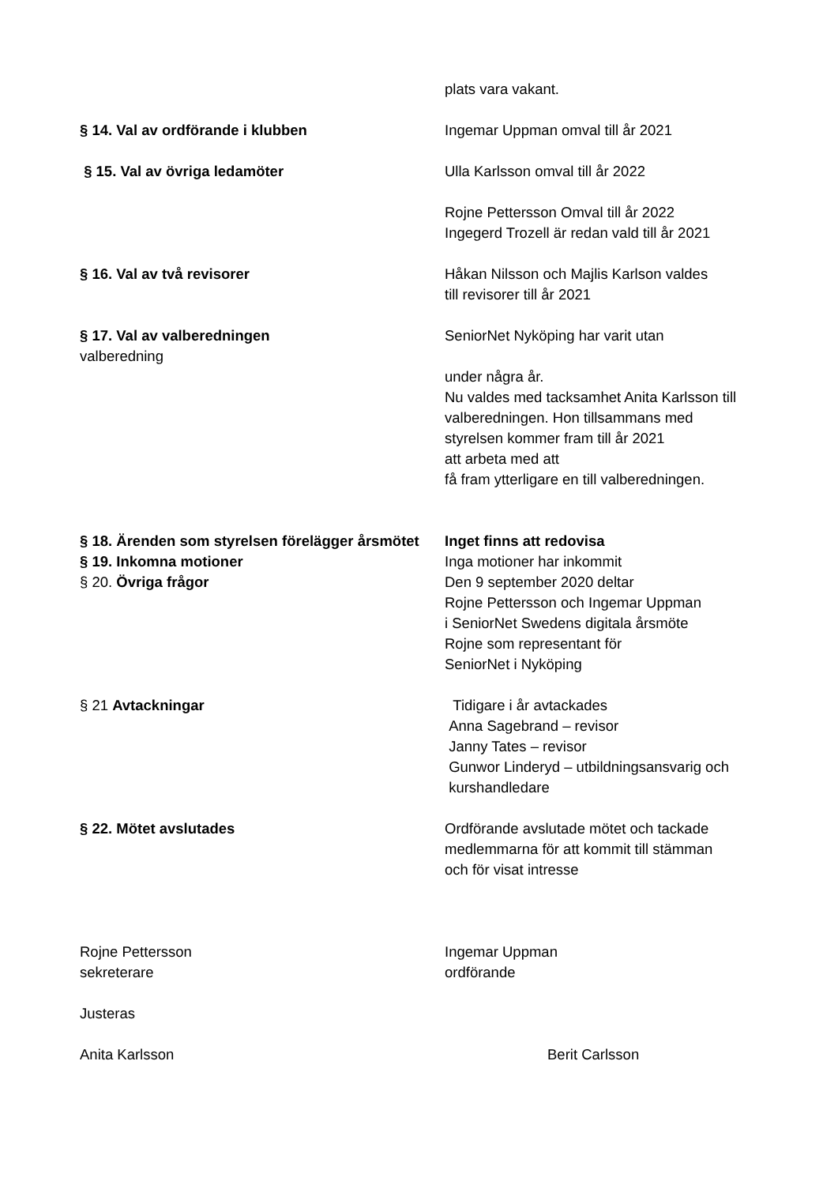plats vara vakant.
§ 14. Val av ordförande i klubben Ingemar Uppman omval till år 2021
§ 15. Val av övriga ledamöter Ulla Karlsson omval till år 2022
Rojne Pettersson Omval till år 2022
Ingegerd Trozell är redan vald till år 2021
§ 16. Val av två revisorer Håkan Nilsson och Majlis Karlson valdes
till revisorer till år 2021
§ 17. Val av valberedningen SeniorNet Nyköping har varit utan
valberedning
under några år.
Nu valdes med tacksamhet Anita Karlsson till
valberedningen. Hon tillsammans med
styrelsen kommer fram till år 2021
att arbeta med att
få fram ytterligare en till valberedningen.
§ 18. Ärenden som styrelsen förelägger årsmötet
Inget finns att redovisa
§ 19. Inkomna motioner Inga motioner har inkommit
§ 20. Övriga frågor Den 9 september 2020 deltar
Rojne Pettersson och Ingemar Uppman
i SeniorNet Swedens digitala årsmöte
Rojne som representant för
SeniorNet i Nyköping
§ 21 Avtackningar Tidigare i år avtackades
Anna Sagebrand – revisor
Janny Tates – revisor
Gunwor Linderyd – utbildningsansvarig och
kurshandledare
§ 22. Mötet avslutades Ordförande avslutade mötet och tackade
medlemmarna för att kommit till stämman
och för visat intresse
Rojne Pettersson
sekreterare
Ingemar Uppman
ordförande
Justeras
Anita Karlsson Berit Carlsson